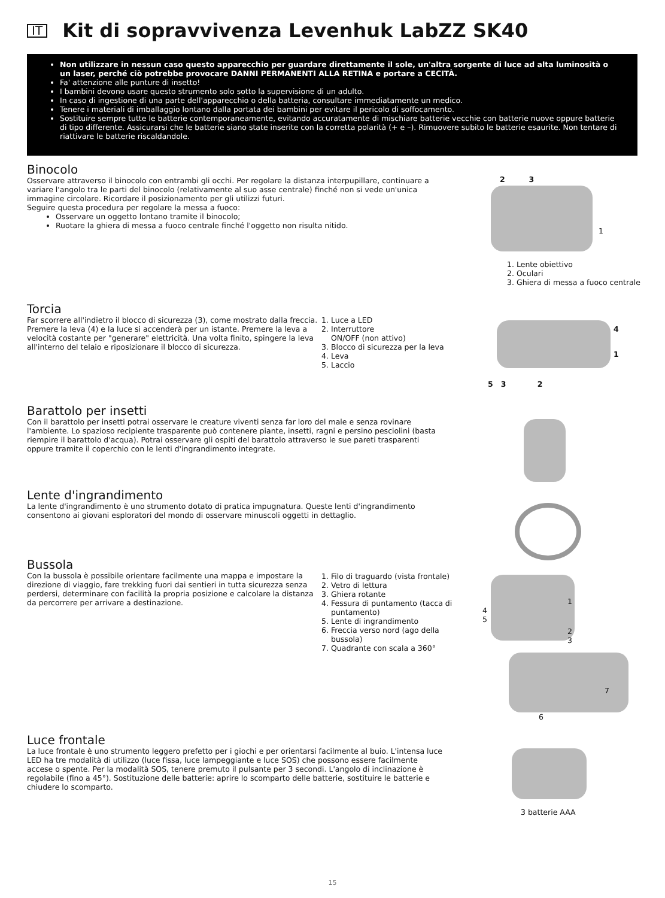IT
Kit di sopravvivenza Levenhuk LabZZ SK40
Non utilizzare in nessun caso questo apparecchio per guardare direttamente il sole, un'altra sorgente di luce ad alta luminosità o un laser, perché ciò potrebbe provocare DANNI PERMANENTI ALLA RETINA e portare a CECITÀ.
Fa' attenzione alle punture di insetto!
I bambini devono usare questo strumento solo sotto la supervisione di un adulto.
In caso di ingestione di una parte dell'apparecchio o della batteria, consultare immediatamente un medico.
Tenere i materiali di imballaggio lontano dalla portata dei bambini per evitare il pericolo di soffocamento.
Sostituire sempre tutte le batterie contemporaneamente, evitando accuratamente di mischiare batterie vecchie con batterie nuove oppure batterie di tipo differente. Assicurarsi che le batterie siano state inserite con la corretta polarità (+ e –). Rimuovere subito le batterie esaurite. Non tentare di riattivare le batterie riscaldandole.
Binocolo
Osservare attraverso il binocolo con entrambi gli occhi. Per regolare la distanza interpupillare, continuare a variare l'angolo tra le parti del binocolo (relativamente al suo asse centrale) finché non si vede un'unica immagine circolare. Ricordare il posizionamento per gli utilizzi futuri.
Seguire questa procedura per regolare la messa a fuoco:
Osservare un oggetto lontano tramite il binocolo;
Ruotare la ghiera di messa a fuoco centrale finché l'oggetto non risulta nitido.
2 3
1
1. Lente obiettivo
2. Oculari
3. Ghiera di messa a fuoco centrale
Torcia
Far scorrere all'indietro il blocco di sicurezza (3), come mostrato dalla freccia. Premere la leva (4) e la luce si accenderà per un istante. Premere la leva a velocità costante per "generare" elettricità. Una volta finito, spingere la leva all'interno del telaio e riposizionare il blocco di sicurezza.
1. Luce a LED
2. Interruttore
ON/OFF (non attivo)
3. Blocco di sicurezza per la leva
4. Leva
5. Laccio
4
1
5 3 2
Barattolo per insetti
Con il barattolo per insetti potrai osservare le creature viventi senza far loro del male e senza rovinare l'ambiente. Lo spazioso recipiente trasparente può contenere piante, insetti, ragni e persino pesciolini (basta riempire il barattolo d'acqua). Potrai osservare gli ospiti del barattolo attraverso le sue pareti trasparenti oppure tramite il coperchio con le lenti d'ingrandimento integrate.
Lente d'ingrandimento
La lente d'ingrandimento è uno strumento dotato di pratica impugnatura. Queste lenti d'ingrandimento consentono ai giovani esploratori del mondo di osservare minuscoli oggetti in dettaglio.
Bussola
Con la bussola è possibile orientare facilmente una mappa e impostare la direzione di viaggio, fare trekking fuori dai sentieri in tutta sicurezza senza perdersi, determinare con facilità la propria posizione e calcolare la distanza da percorrere per arrivare a destinazione.
1. Filo di traguardo (vista frontale)
2. Vetro di lettura
3. Ghiera rotante
4. Fessura di puntamento (tacca di puntamento)
5. Lente di ingrandimento
6. Freccia verso nord (ago della bussola)
7. Quadrante con scala a 360°
1
4
5
2
3
7
6
Luce frontale
La luce frontale è uno strumento leggero prefetto per i giochi e per orientarsi facilmente al buio. L'intensa luce LED ha tre modalità di utilizzo (luce fissa, luce lampeggiante e luce SOS) che possono essere facilmente accese o spente. Per la modalità SOS, tenere premuto il pulsante per 3 secondi. L'angolo di inclinazione è regolabile (fino a 45°). Sostituzione delle batterie: aprire lo scomparto delle batterie, sostituire le batterie e chiudere lo scomparto.
3 batterie AAA
15